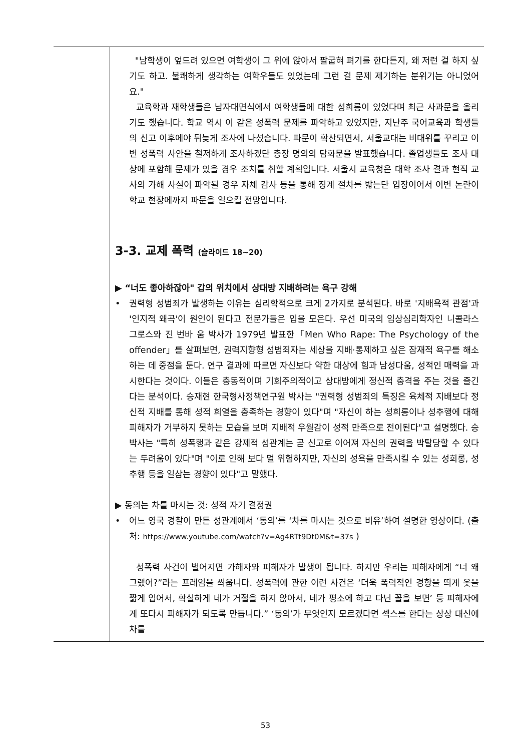| | "남학생이 엎드려 있으면 여학생이 그 위에 앉아서 팔굽혀 펴기를 한다든지, 왜 저런 걸 하지 싶기도 하고. 불쾌하게 생각하는 여학우들도 있었는데 그런 걸 문제 제기하는 분위기는 아니었어요." 교육학과 재학생들은 남자대면식에서 여학생들에 대한 성희롱이 있었다며 최근 사과문을 올리기도 했습니다. 학교 역시 이 같은 성폭력 문제를 파악하고 있었지만, 지난주 국어교육과 학생들의 신고 이후에야 뒤늦게 조사에 나섰습니다. 파문이 확산되면서, 서울교대는 비대위를 꾸리고 이번 성폭력 사안을 철저하게 조사하겠단 총장 명의의 담화문을 발표했습니다. 졸업생들도 조사 대상에 포함해 문제가 있을 경우 조치를 취할 계획입니다. 서울시 교육청은 대학 조사 결과 현직 교사의 가해 사실이 파악될 경우 자체 감사 등을 통해 징계 절차를 밟는단 입장이어서 이번 논란이 학교 현장에까지 파문을 일으킬 전망입니다. 3-3. 교제 폭력 (슬라이드 18~20) ▶ “너도 좋아하잖아" 갑의 위치에서 상대방 지배하려는 욕구 강해 • 권력형 성범죄가 발생하는 이유는 심리학적으로 크게 2가지로 분석된다. 바로 '지배욕적 관점'과 '인지적 왜곡'이 원인이 된다고 전문가들은 입을 모은다. 우선 미국의 임상심리학자인 니콜라스 그로스와 진 번바 움 박사가 1979년 발표한「Men Who Rape: The Psychology of the offender」를 살펴보면, 권력지향형 성범죄자는 세상을 지배·통제하고 싶은 잠재적 욕구를 해소하는 데 중점을 둔다. 연구 결과에 따르면 자신보다 약한 대상에 힘과 남성다움, 성적인 매력을 과시한다는 것이다. 이들은 충동적이며 기회주의적이고 상대방에게 정신적 충격을 주는 것을 즐긴다는 분석이다. 승재현 한국형사정책연구원 박사는 "권력형 성범죄의 특징은 육체적 지배보다 정신적 지배를 통해 성적 희열을 충족하는 경향이 있다"며 "자신이 하는 성희롱이나 성추행에 대해 피해자가 거부하지 못하는 모습을 보며 지배적 우월감이 성적 만족으로 전이된다"고 설명했다. 승 박사는 "특히 성폭행과 같은 강제적 성관계는 곧 신고로 이어져 자신의 권력을 박탈당할 수 있다는 두려움이 있다"며 "이로 인해 보다 덜 위험하지만, 자신의 성욕을 만족시킬 수 있는 성희롱, 성추행 등을 일삼는 경향이 있다"고 말했다. ▶ 동의는 차를 마시는 것: 성적 자기 결정권 • 어느 영국 경찰이 만든 성관계에서 ‘동의’를 ‘차를 마시는 것으로 비유’하여 설명한 영상이다. (출처: https://www.youtube.com/watch?v=Ag4RTt9Dt0M&t=37s ) 성폭력 사건이 벌어지면 가해자와 피해자가 발생이 됩니다. 하지만 우리는 피해자에게 “너 왜 그랬어?”라는 프레임을 씌웁니다. 성폭력에 관한 이런 사건은 ‘더욱 폭력적인 경향을 띄게 옷을 짧게 입어서, 확실하게 네가 거절을 하지 않아서, 네가 평소에 하고 다닌 꼴을 보면’ 등 피해자에게 또다시 피해자가 되도록 만듭니다.” ‘동의’가 무엇인지 모르겠다면 섹스를 한다는 상상 대신에 차를 |
53